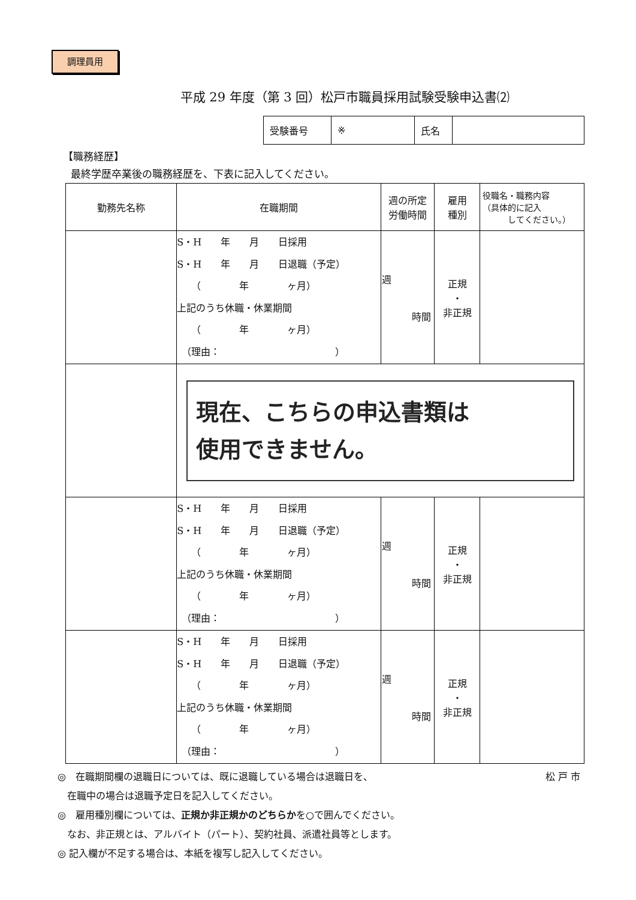調理員用
平成 29 年度（第 3 回）松戸市職員採用試験受験申込書⑵
| 受験番号 | ※ | 氏名 | |
【職務経歴】
最終学歴卒業後の職務経歴を、下表に記入してください。
| 勤務先名称 | 在職期間 | 週の所定 労働時間 | 雇用 種別 | 役職名・職務内容 （具体的に記入 してください。） |
| --- | --- | --- | --- | --- |
| | S・H 年 月 日採用 S・H 年 月 日退職（予定） （ 年 ヶ月） 上記のうち休職・休業期間 （ 年 ヶ月） （理由： ） | 週 時間 | 正規 ・ 非正規 | |
| | 現在、こちらの申込書類は 使用できません。 | | | |
| | S・H 年 月 日採用 S・H 年 月 日退職（予定） （ 年 ヶ月） 上記のうち休職・休業期間 （ 年 ヶ月） （理由： ） | 週 時間 | 正規 ・ 非正規 | |
| | S・H 年 月 日採用 S・H 年 月 日退職（予定） （ 年 ヶ月） 上記のうち休職・休業期間 （ 年 ヶ月） （理由： ） | 週 時間 | 正規 ・ 非正規 | |
◎　在職期間欄の退職日については、既に退職している場合は退職日を、 松 戸 市
　在職中の場合は退職予定日を記入してください。
◎　雇用種別欄については、正規か非正規かのどちらかを○で囲んでください。
　なお、非正規とは、アルバイト（パート）、契約社員、派遣社員等とします。
◎ 記入欄が不足する場合は、本紙を複写し記入してください。